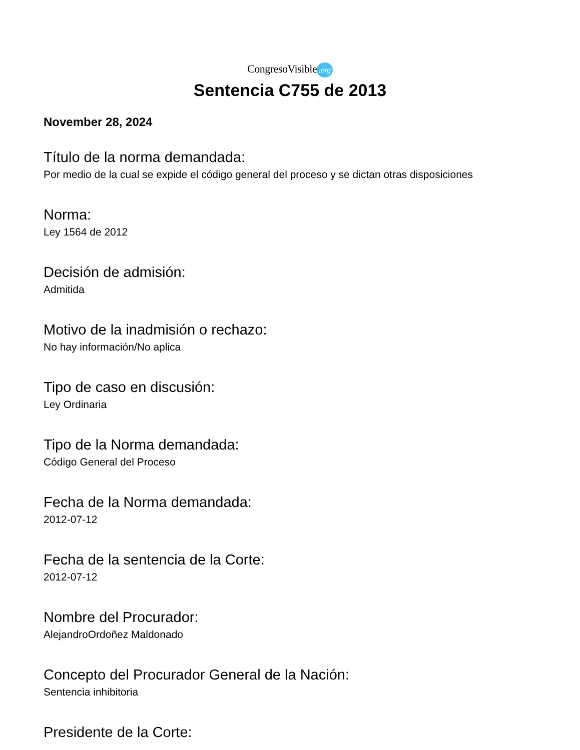CongresoVisible.org
Sentencia C755 de 2013
November 28, 2024
Título de la norma demandada:
Por medio de la cual se expide el código general del proceso y se dictan otras disposiciones
Norma:
Ley 1564 de 2012
Decisión de admisión:
Admitida
Motivo de la inadmisión o rechazo:
No hay información/No aplica
Tipo de caso en discusión:
Ley Ordinaria
Tipo de la Norma demandada:
Código General del Proceso
Fecha de la Norma demandada:
2012-07-12
Fecha de la sentencia de la Corte:
2012-07-12
Nombre del Procurador:
AlejandroOrdoñez Maldonado
Concepto del Procurador General de la Nación:
Sentencia inhibitoria
Presidente de la Corte: